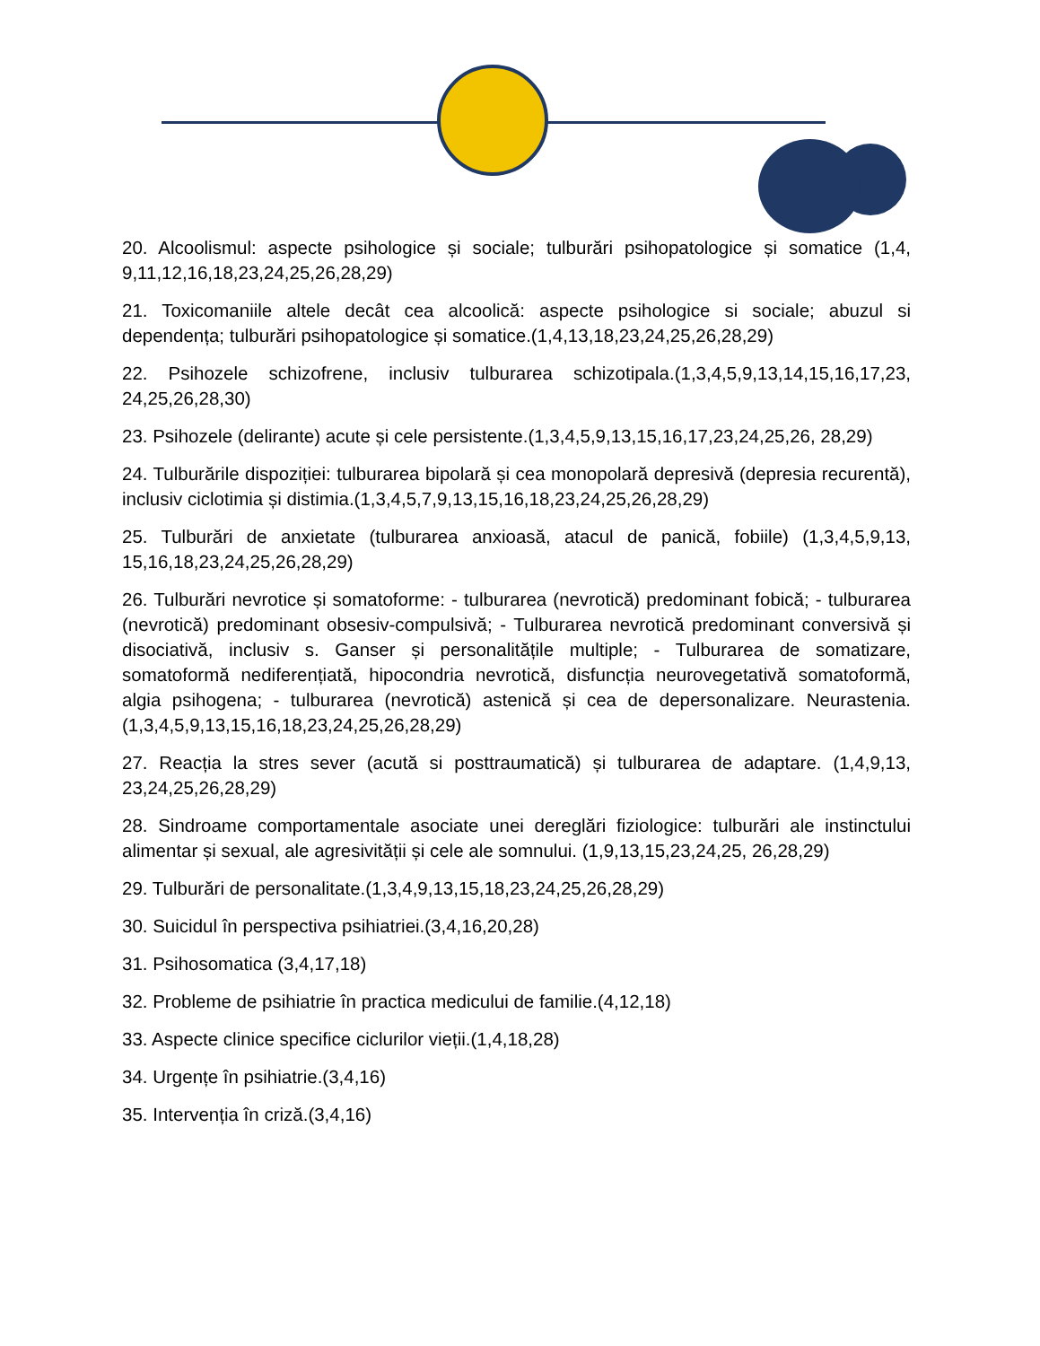20. Alcoolismul: aspecte psihologice și sociale; tulburări psihopatologice și somatice (1,4, 9,11,12,16,18,23,24,25,26,28,29)
21. Toxicomaniile altele decât cea alcoolică: aspecte psihologice si sociale; abuzul si dependența; tulburări psihopatologice și somatice.(1,4,13,18,23,24,25,26,28,29)
22. Psihozele schizofrene, inclusiv tulburarea schizotipala.(1,3,4,5,9,13,14,15,16,17,23, 24,25,26,28,30)
23. Psihozele (delirante) acute și cele persistente.(1,3,4,5,9,13,15,16,17,23,24,25,26, 28,29)
24. Tulburările dispoziției: tulburarea bipolară și cea monopolară depresivă (depresia recurentă), inclusiv ciclotimia și distimia.(1,3,4,5,7,9,13,15,16,18,23,24,25,26,28,29)
25. Tulburări de anxietate (tulburarea anxioasă, atacul de panică, fobiile) (1,3,4,5,9,13, 15,16,18,23,24,25,26,28,29)
26. Tulburări nevrotice și somatoforme: - tulburarea (nevrotică) predominant fobică; - tulburarea (nevrotică) predominant obsesiv-compulsivă; - Tulburarea nevrotică predominant conversivă și disociativă, inclusiv s. Ganser și personalitățile multiple; - Tulburarea de somatizare, somatoformă nediferențiată, hipocondria nevrotică, disfuncția neurovegetativă somatoformă, algia psihogena; - tulburarea (nevrotică) astenică și cea de depersonalizare. Neurastenia. (1,3,4,5,9,13,15,16,18,23,24,25,26,28,29)
27. Reacția la stres sever (acută si posttraumatică) și tulburarea de adaptare. (1,4,9,13, 23,24,25,26,28,29)
28. Sindroame comportamentale asociate unei dereglări fiziologice: tulburări ale instinctului alimentar și sexual, ale agresivității și cele ale somnului. (1,9,13,15,23,24,25, 26,28,29)
29. Tulburări de personalitate.(1,3,4,9,13,15,18,23,24,25,26,28,29)
30. Suicidul în perspectiva psihiatriei.(3,4,16,20,28)
31. Psihosomatica (3,4,17,18)
32. Probleme de psihiatrie în practica medicului de familie.(4,12,18)
33. Aspecte clinice specifice ciclurilor vieții.(1,4,18,28)
34. Urgențe în psihiatrie.(3,4,16)
35. Intervenția în criză.(3,4,16)